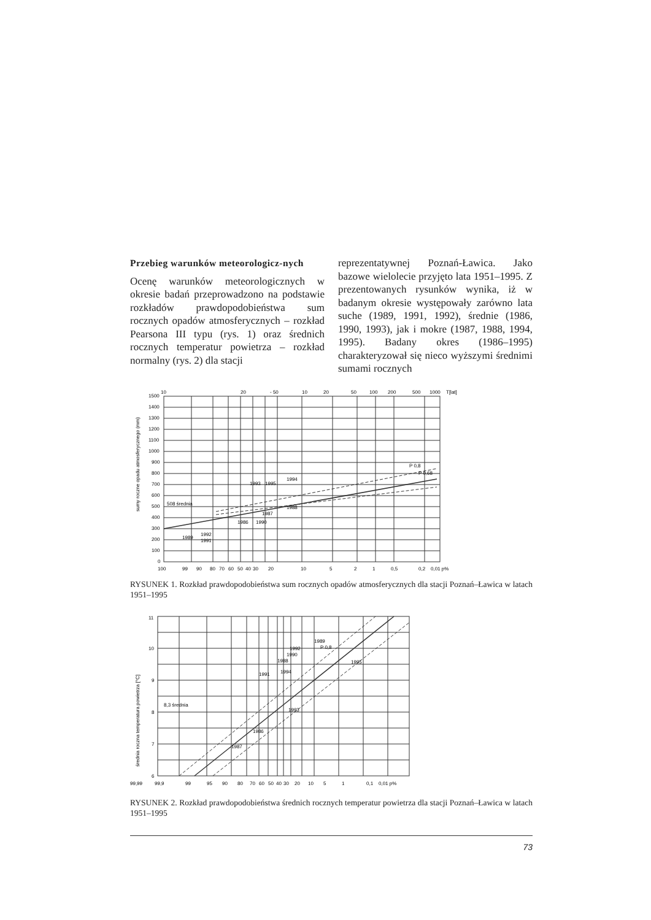Przebieg warunków meteorologicz-nych
Ocenę warunków meteorologicznych w okresie badań przeprowadzono na podstawie rozkładów prawdopodobieństwa sum rocznych opadów atmosferycznych – rozkład Pearsona III typu (rys. 1) oraz średnich rocznych temperatur powietrza – rozkład normalny (rys. 2) dla stacji
reprezentatywnej Poznań-Ławica. Jako bazowe wielolecie przyjęto lata 1951–1995. Z prezentowanych rysunków wynika, iż w badanym okresie występowały zarówno lata suche (1989, 1991, 1992), średnie (1986, 1990, 1993), jak i mokre (1987, 1988, 1994, 1995). Badany okres (1986–1995) charakteryzował się nieco wyższymi średnimi sumami rocznych
10
20
- 50
10
20
50
100
200
500
1000
T[lat]
sumy roczne opadu atmosferycznego (mm)
1500
1400
1300
1200
1100
1000
900
800
700
600
500
400
300
200
100
0
508 średnia
P 0,8
P 0,68
1989
1991
1992
1986
1990
1987
1988
1993
1995
1994
100
99
90
80
70
60
50
40
30
20
10
5
2
1
0,5
0,2
0,01 p%
RYSUNEK 1. Rozkład prawdopodobieństwa sum rocznych opadów atmosferycznych dla stacji Poznań–Ławica w latach 1951–1995
średnia roczna temperatura powietrza [°C]
11
10
9
8
7
6
8,3 średnia
P 0,8
1995
1989
1992
1990
1988
1994
1991
1993
1986
1987
99,99
99,9
99
95
90
80
70
60
50
40
30
20
10
5
1
0,1
0,01 p%
RYSUNEK 2. Rozkład prawdopodobieństwa średnich rocznych temperatur powietrza dla stacji Poznań–Ławica w latach 1951–1995
73